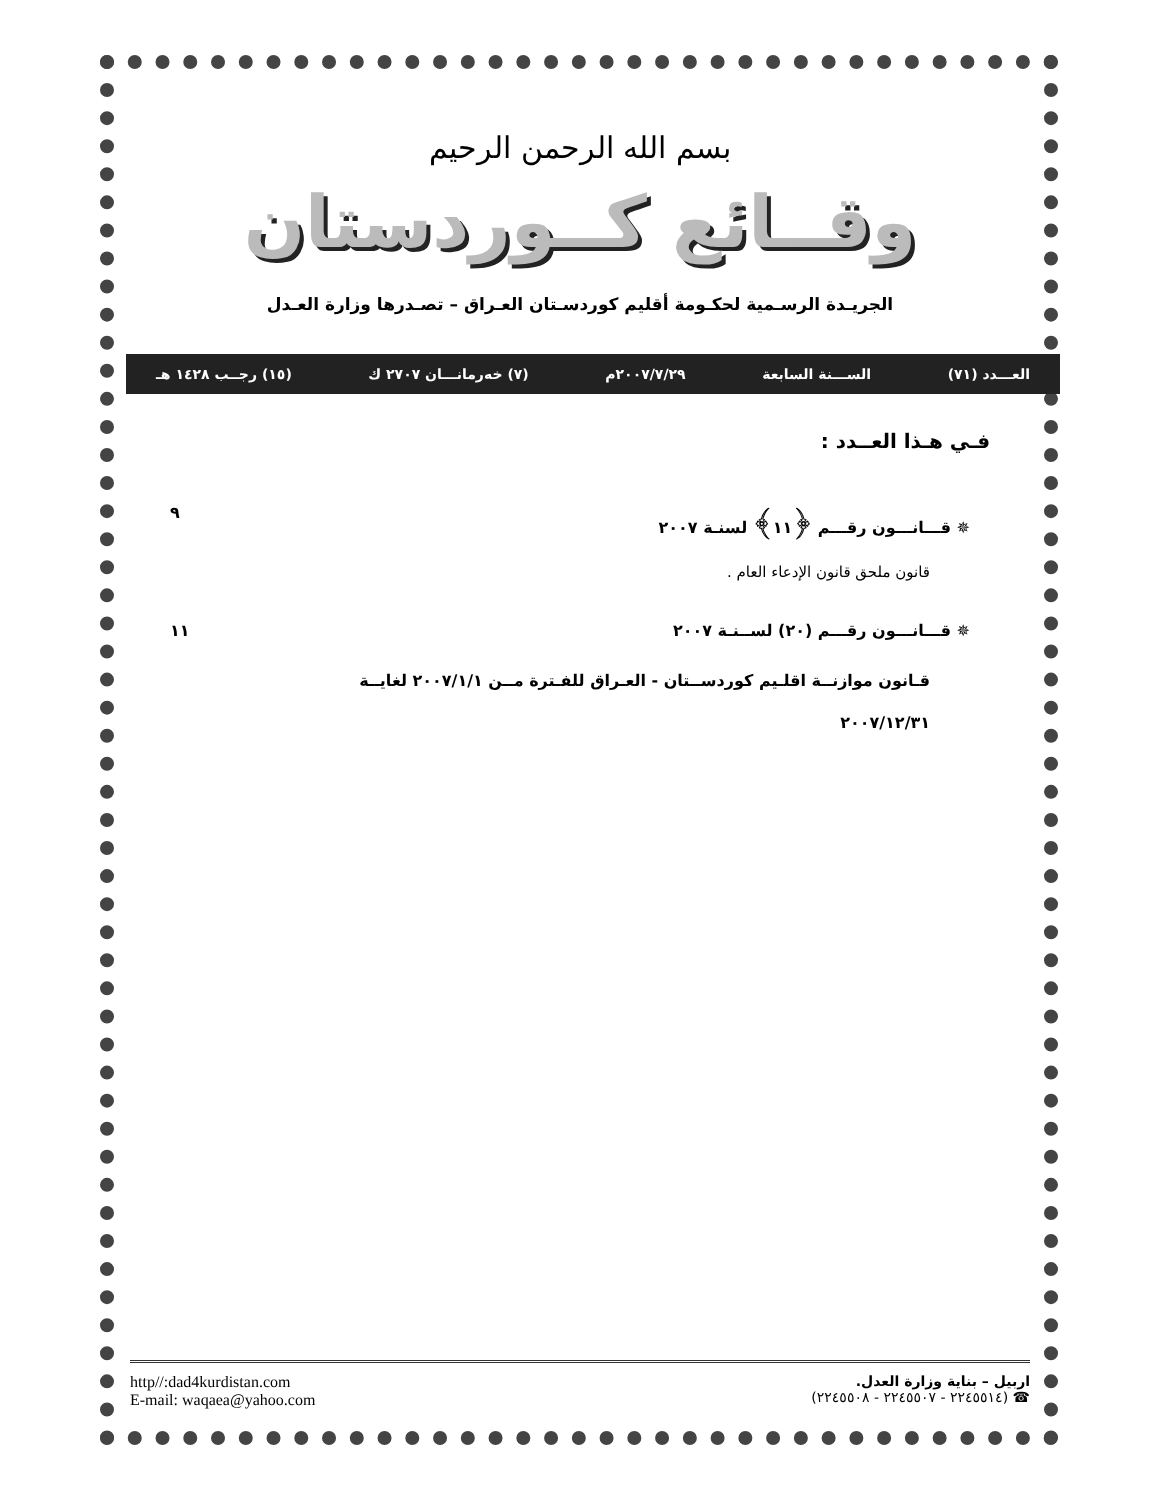بسم الله الرحمن الرحيم
وقــائع كــوردستان
الجريـدة الرسـمية لحكـومة أقليم كوردسـتان العـراق – تصـدرها وزارة العـدل
العـــدد (٧١) الســـنة السابعة ٢٠٠٧/٧/٢٩م (٧) خەرمانـــان ٢٧٠٧ ك (١٥) رجــب ١٤٢٨ هـ
فـي هـذا العــدد :
✵ قـــانـــون رقـــم ﴿١١﴾ لسنـة ٢٠٠٧ ٩
قانون ملحق قانون الإدعاء العام .
✵ قـــانـــون رقـــم (٢٠) لســنـة ٢٠٠٧ ١١
قـانون موازنــة اقلـيم كوردســتان - العـراق للفـترة مــن ٢٠٠٧/١/١ لغايــة
٢٠٠٧/١٢/٣١
اربيل – بناية وزارة العدل.
☎ (٢٢٤٥٥١٤ - ٢٢٤٥٥٠٧ - ٢٢٤٥٥٠٨)
http//:dad4kurdistan.com
E-mail: waqaea@yahoo.com